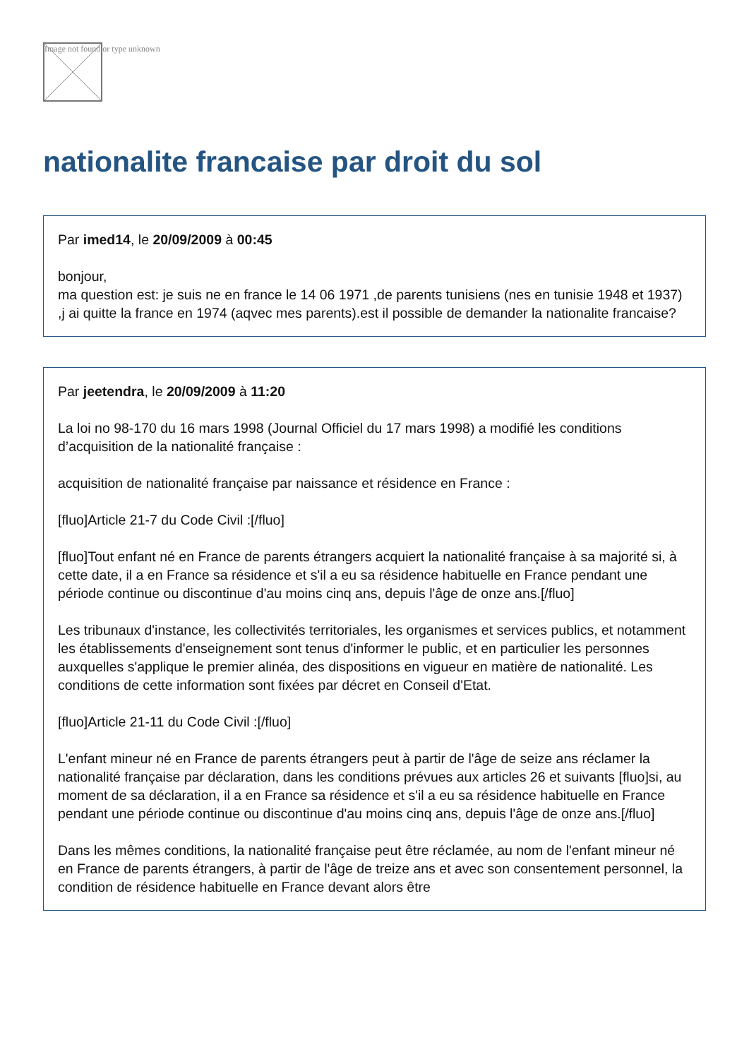Image not found or type unknown
nationalite francaise par droit du sol
Par imed14, le 20/09/2009 à 00:45
bonjour,
ma question est: je suis ne en france le 14 06 1971 ,de parents tunisiens (nes en tunisie 1948 et 1937) ,j ai quitte la france en 1974 (aqvec mes parents).est il possible de demander la nationalite francaise?
Par jeetendra, le 20/09/2009 à 11:20
La loi no 98-170 du 16 mars 1998 (Journal Officiel du 17 mars 1998) a modifié les conditions d’acquisition de la nationalité française :
acquisition de nationalité française par naissance et résidence en France :
[fluo]Article 21-7 du Code Civil :[/fluo]
[fluo]Tout enfant né en France de parents étrangers acquiert la nationalité française à sa majorité si, à cette date, il a en France sa résidence et s'il a eu sa résidence habituelle en France pendant une période continue ou discontinue d'au moins cinq ans, depuis l'âge de onze ans.[/fluo]
Les tribunaux d'instance, les collectivités territoriales, les organismes et services publics, et notamment les établissements d'enseignement sont tenus d'informer le public, et en particulier les personnes auxquelles s'applique le premier alinéa, des dispositions en vigueur en matière de nationalité. Les conditions de cette information sont fixées par décret en Conseil d'Etat.
[fluo]Article 21-11 du Code Civil :[/fluo]
L'enfant mineur né en France de parents étrangers peut à partir de l'âge de seize ans réclamer la nationalité française par déclaration, dans les conditions prévues aux articles 26 et suivants [fluo]si, au moment de sa déclaration, il a en France sa résidence et s'il a eu sa résidence habituelle en France pendant une période continue ou discontinue d'au moins cinq ans, depuis l'âge de onze ans.[/fluo]
Dans les mêmes conditions, la nationalité française peut être réclamée, au nom de l'enfant mineur né en France de parents étrangers, à partir de l'âge de treize ans et avec son consentement personnel, la condition de résidence habituelle en France devant alors être